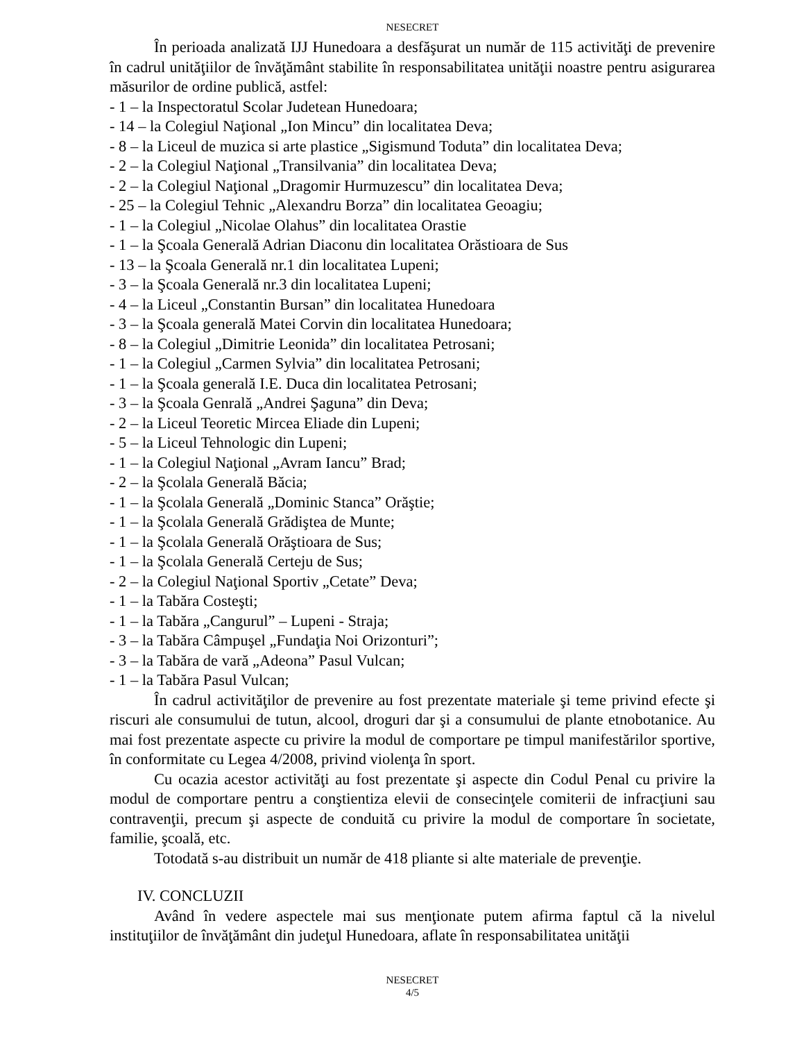NESECRET
În perioada analizată IJJ Hunedoara a desfăşurat un număr de 115 activităţi de prevenire în cadrul unităţiilor de învăţământ stabilite în responsabilitatea unităţii noastre pentru asigurarea măsurilor de ordine publică, astfel:
- 1 – la Inspectoratul Scolar Judetean Hunedoara;
- 14 – la Colegiul Naţional „Ion Mincu” din localitatea Deva;
- 8 – la Liceul de muzica si arte plastice „Sigismund Toduta” din localitatea Deva;
- 2 – la Colegiul Naţional „Transilvania” din localitatea Deva;
- 2 – la Colegiul Naţional „Dragomir Hurmuzescu” din localitatea Deva;
- 25 – la Colegiul Tehnic „Alexandru Borza” din localitatea Geoagiu;
- 1 – la Colegiul „Nicolae Olahus” din localitatea Orastie
- 1 – la Şcoala Generală Adrian Diaconu din localitatea Orăstioara de Sus
- 13 – la Şcoala Generală nr.1 din localitatea Lupeni;
- 3 – la Şcoala Generală nr.3 din localitatea Lupeni;
- 4 – la Liceul „Constantin Bursan” din localitatea Hunedoara
- 3 – la Şcoala generală Matei Corvin din localitatea Hunedoara;
- 8 – la Colegiul „Dimitrie Leonida” din localitatea Petrosani;
- 1 – la Colegiul „Carmen Sylvia” din localitatea Petrosani;
- 1 – la Şcoala generală I.E. Duca din localitatea Petrosani;
- 3 – la Şcoala Genrală „Andrei Şaguna” din Deva;
- 2 – la Liceul Teoretic Mircea Eliade din Lupeni;
- 5 – la Liceul Tehnologic din Lupeni;
- 1 – la Colegiul Naţional „Avram Iancu” Brad;
- 2 – la Şcolala Generală Băcia;
- 1 – la Şcolala Generală „Dominic Stanca” Orăştie;
- 1 – la Şcolala Generală Grădiştea de Munte;
- 1 – la Şcolala Generală Orăştioara de Sus;
- 1 – la Şcolala Generală Certeju de Sus;
- 2 – la Colegiul Naţional Sportiv „Cetate” Deva;
- 1 – la Tabăra Costeşti;
- 1 – la Tabăra „Cangurul” – Lupeni - Straja;
- 3 – la Tabăra Câmpuşel „Fundaţia Noi Orizonturi”;
- 3 – la Tabăra de vară „Adeona” Pasul Vulcan;
- 1 – la Tabăra Pasul Vulcan;
În cadrul activităţilor de prevenire au fost prezentate materiale şi teme privind efecte şi riscuri ale consumului de tutun, alcool, droguri dar şi a consumului de plante etnobotanice. Au mai fost prezentate aspecte cu privire la modul de comportare pe timpul manifestărilor sportive, în conformitate cu Legea 4/2008, privind violenţa în sport.
Cu ocazia acestor activităţi au fost prezentate şi aspecte din Codul Penal cu privire la modul de comportare pentru a conştientiza elevii de consecinţele comiterii de infracţiuni sau contravenţii, precum şi aspecte de conduită cu privire la modul de comportare în societate, familie, şcoală, etc.
Totodată s-au distribuit un număr de 418 pliante si alte materiale de prevenţie.
IV. CONCLUZII
Având în vedere aspectele mai sus menţionate putem afirma faptul că la nivelul instituţiilor de învăţământ din judeţul Hunedoara, aflate în responsabilitatea unităţii
NESECRET
4/5